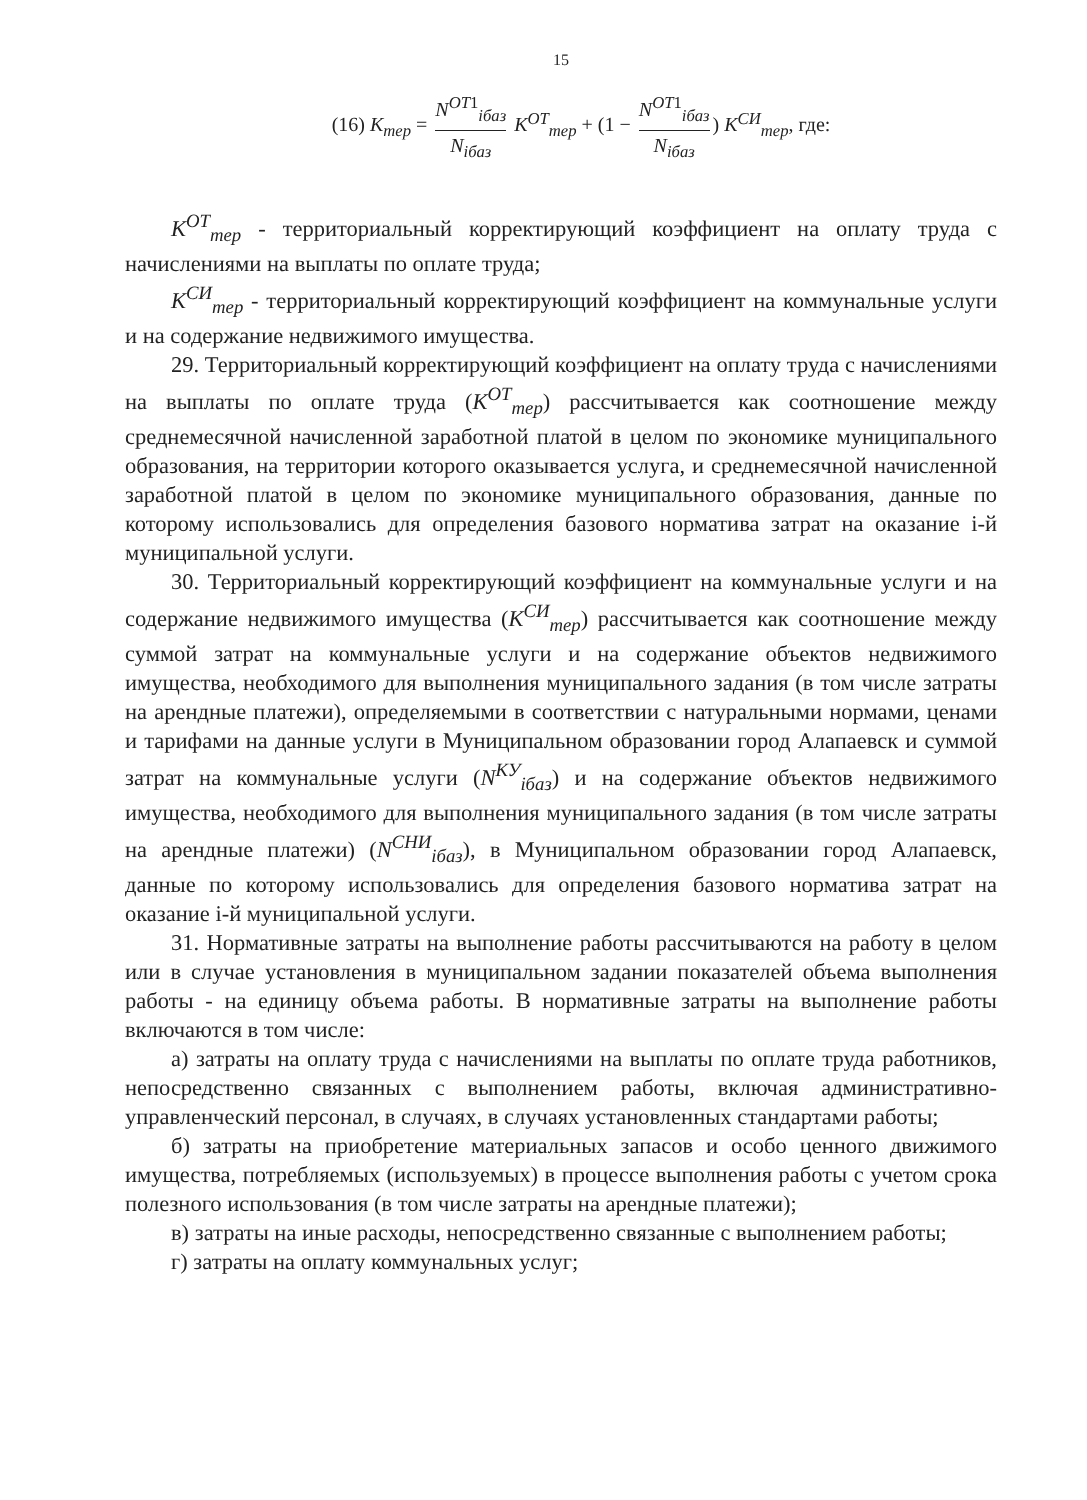15
(16) K<sub>тер</sub> = N<sup>OT1</sup><sub>iбаз</sub> N<sub>iбаз</sub> K<sup>OT</sup><sub>тер</sub> + (1 − N<sup>OT1</sup><sub>iбаз</sub> N<sub>iбаз</sub>) K<sup>СИ</sup><sub>тер</sub>, где:
K<sup>OT</sup><sub>тер</sub> - территориальный корректирующий коэффициент на оплату труда с начислениями на выплаты по оплате труда;
K<sup>СИ</sup><sub>тер</sub> - территориальный корректирующий коэффициент на коммунальные услуги и на содержание недвижимого имущества.
29. Территориальный корректирующий коэффициент на оплату труда с начислениями на выплаты по оплате труда (K<sup>OT</sup><sub>тер</sub>) рассчитывается как соотношение между среднемесячной начисленной заработной платой в целом по экономике муниципального образования, на территории которого оказывается услуга, и среднемесячной начисленной заработной платой в целом по экономике муниципального образования, данные по которому использовались для определения базового норматива затрат на оказание i-й муниципальной услуги.
30. Территориальный корректирующий коэффициент на коммунальные услуги и на содержание недвижимого имущества (K<sup>СИ</sup><sub>тер</sub>) рассчитывается как соотношение между суммой затрат на коммунальные услуги и на содержание объектов недвижимого имущества, необходимого для выполнения муниципального задания (в том числе затраты на арендные платежи), определяемыми в соответствии с натуральными нормами, ценами и тарифами на данные услуги в Муниципальном образовании город Алапаевск и суммой затрат на коммунальные услуги (N<sup>КУ</sup><sub>iбаз</sub>) и на содержание объектов недвижимого имущества, необходимого для выполнения муниципального задания (в том числе затраты на арендные платежи) (N<sup>СНИ</sup><sub>iбаз</sub>), в Муниципальном образовании город Алапаевск, данные по которому использовались для определения базового норматива затрат на оказание i-й муниципальной услуги.
31. Нормативные затраты на выполнение работы рассчитываются на работу в целом или в случае установления в муниципальном задании показателей объема выполнения работы - на единицу объема работы. В нормативные затраты на выполнение работы включаются в том числе:
а) затраты на оплату труда с начислениями на выплаты по оплате труда работников, непосредственно связанных с выполнением работы, включая административно-управленческий персонал, в случаях, в случаях установленных стандартами работы;
б) затраты на приобретение материальных запасов и особо ценного движимого имущества, потребляемых (используемых) в процессе выполнения работы с учетом срока полезного использования (в том числе затраты на арендные платежи);
в) затраты на иные расходы, непосредственно связанные с выполнением работы;
г) затраты на оплату коммунальных услуг;